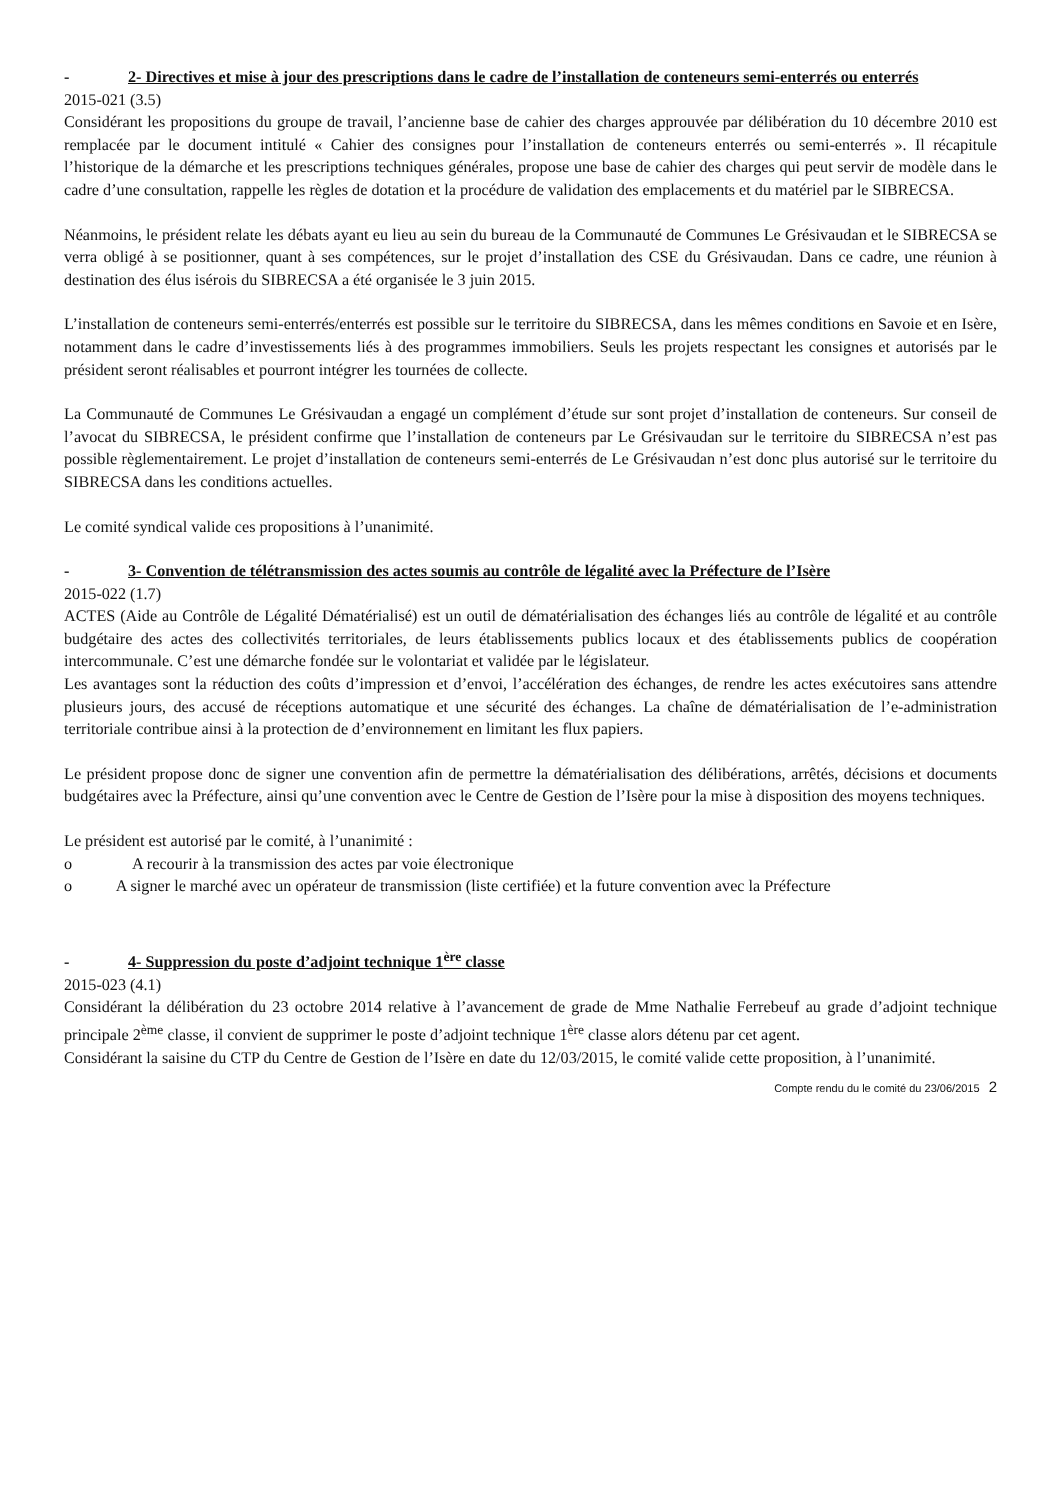- 2- Directives et mise à jour des prescriptions dans le cadre de l’installation de conteneurs semi-enterrés ou enterrés
2015-021 (3.5)
Considérant les propositions du groupe de travail, l’ancienne base de cahier des charges approuvée par délibération du 10 décembre 2010 est remplacée par le document intitulé « Cahier des consignes pour l’installation de conteneurs enterrés ou semi-enterrés ». Il récapitule l’historique de la démarche et les prescriptions techniques générales, propose une base de cahier des charges qui peut servir de modèle dans le cadre d’une consultation, rappelle les règles de dotation et la procédure de validation des emplacements et du matériel par le SIBRECSA.
Néanmoins, le président relate les débats ayant eu lieu au sein du bureau de la Communauté de Communes Le Grésivaudan et le SIBRECSA se verra obligé à se positionner, quant à ses compétences, sur le projet d’installation des CSE du Grésivaudan. Dans ce cadre, une réunion à destination des élus isérois du SIBRECSA a été organisée le 3 juin 2015.
L’installation de conteneurs semi-enterrés/enterrés est possible sur le territoire du SIBRECSA, dans les mêmes conditions en Savoie et en Isère, notamment dans le cadre d’investissements liés à des programmes immobiliers. Seuls les projets respectant les consignes et autorisés par le président seront réalisables et pourront intégrer les tournées de collecte.
La Communauté de Communes Le Grésivaudan a engagé un complément d’étude sur sont projet d’installation de conteneurs. Sur conseil de l’avocat du SIBRECSA, le président confirme que l’installation de conteneurs par Le Grésivaudan sur le territoire du SIBRECSA n’est pas possible règlementairement. Le projet d’installation de conteneurs semi-enterrés de Le Grésivaudan n’est donc plus autorisé sur le territoire du SIBRECSA dans les conditions actuelles.
Le comité syndical valide ces propositions à l’unanimité.
- 3- Convention de télétransmission des actes soumis au contrôle de légalité avec la Préfecture de l’Isère
2015-022 (1.7)
ACTES (Aide au Contrôle de Légalité Dématérialisé) est un outil de dématérialisation des échanges liés au contrôle de légalité et au contrôle budgétaire des actes des collectivités territoriales, de leurs établissements publics locaux et des établissements publics de coopération intercommunale. C’est une démarche fondée sur le volontariat et validée par le législateur.
Les avantages sont la réduction des coûts d’impression et d’envoi, l’accélération des échanges, de rendre les actes exécutoires sans attendre plusieurs jours, des accusé de réceptions automatique et une sécurité des échanges. La chaîne de dématérialisation de l’e-administration territoriale contribue ainsi à la protection de d’environnement en limitant les flux papiers.
Le président propose donc de signer une convention afin de permettre la dématérialisation des délibérations, arrêtés, décisions et documents budgétaires avec la Préfecture, ainsi qu’une convention avec le Centre de Gestion de l’Isère pour la mise à disposition des moyens techniques.
Le président est autorisé par le comité, à l’unanimité :
o A recourir à la transmission des actes par voie électronique
o A signer le marché avec un opérateur de transmission (liste certifiée) et la future convention avec la Préfecture
- 4- Suppression du poste d’adjoint technique 1<sup>ère</sup> classe
2015-023 (4.1)
Considérant la délibération du 23 octobre 2014 relative à l’avancement de grade de Mme Nathalie Ferrebeuf au grade d’adjoint technique principale 2<sup>ème</sup> classe, il convient de supprimer le poste d’adjoint technique 1<sup>ère</sup> classe alors détenu par cet agent.
Considérant la saisine du CTP du Centre de Gestion de l’Isère en date du 12/03/2015, le comité valide cette proposition, à l’unanimité.
Compte rendu du le comité du 23/06/2015 2